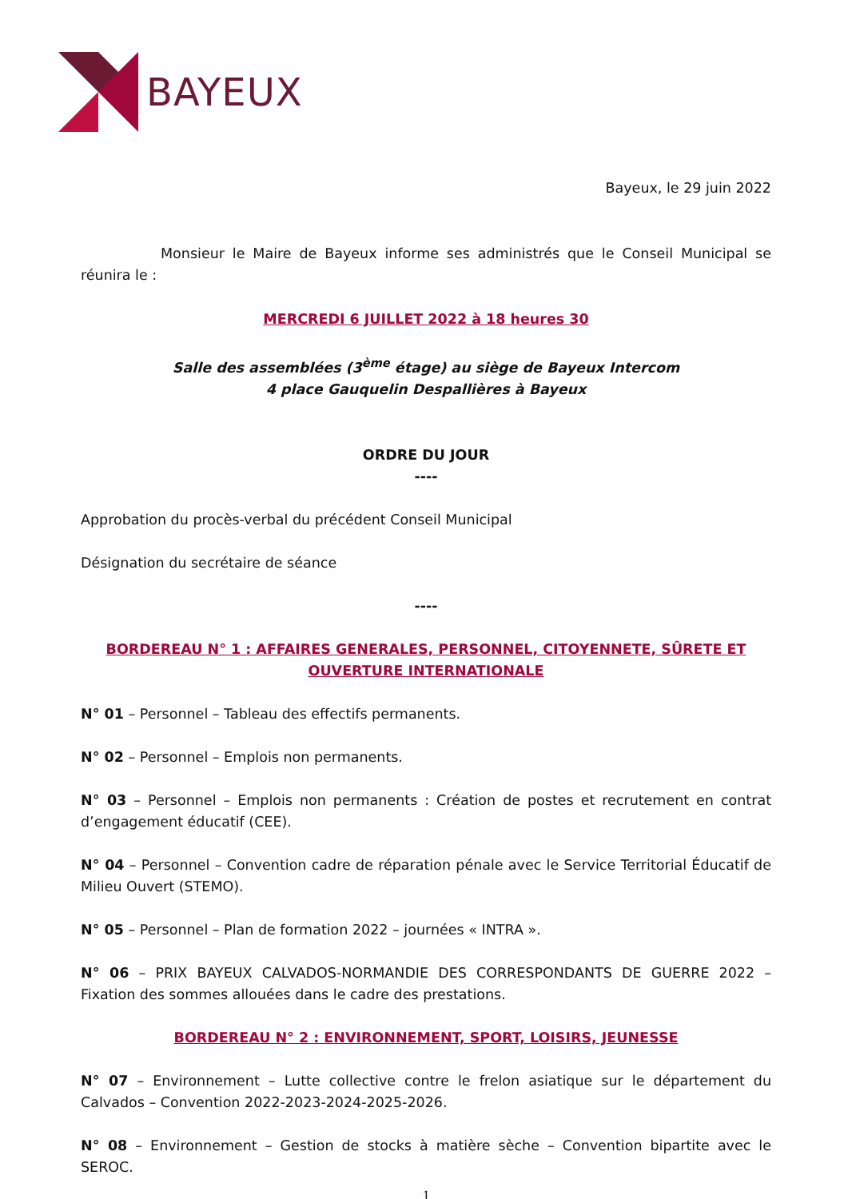BAYEUX
Bayeux, le 29 juin 2022
Monsieur le Maire de Bayeux informe ses administrés que le Conseil Municipal se réunira le :
MERCREDI 6 JUILLET 2022 à 18 heures 30
Salle des assemblées (3<sup>ème</sup> étage) au siège de Bayeux Intercom
4 place Gauquelin Despallières à Bayeux
ORDRE DU JOUR
----
Approbation du procès-verbal du précédent Conseil Municipal
Désignation du secrétaire de séance
----
BORDEREAU N° 1 : AFFAIRES GENERALES, PERSONNEL, CITOYENNETE, SÛRETE ET OUVERTURE INTERNATIONALE
N° 01 – Personnel – Tableau des effectifs permanents.
N° 02 – Personnel – Emplois non permanents.
N° 03 – Personnel – Emplois non permanents : Création de postes et recrutement en contrat d’engagement éducatif (CEE).
N° 04 – Personnel – Convention cadre de réparation pénale avec le Service Territorial Éducatif de Milieu Ouvert (STEMO).
N° 05 – Personnel – Plan de formation 2022 – journées « INTRA ».
N° 06 – PRIX BAYEUX CALVADOS-NORMANDIE DES CORRESPONDANTS DE GUERRE 2022 – Fixation des sommes allouées dans le cadre des prestations.
BORDEREAU N° 2 : ENVIRONNEMENT, SPORT, LOISIRS, JEUNESSE
N° 07 – Environnement – Lutte collective contre le frelon asiatique sur le département du Calvados – Convention 2022-2023-2024-2025-2026.
N° 08 – Environnement – Gestion de stocks à matière sèche – Convention bipartite avec le SEROC.
1